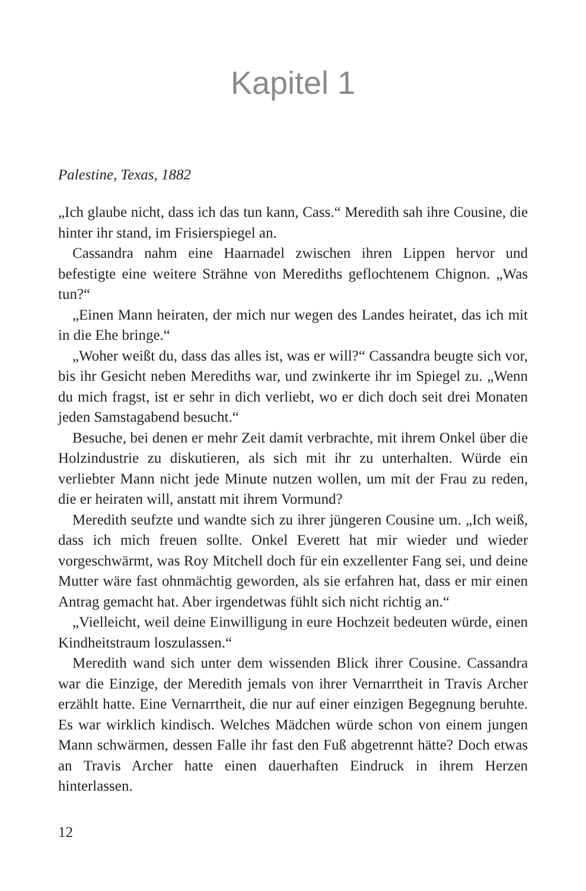Kapitel 1
Palestine, Texas, 1882
„Ich glaube nicht, dass ich das tun kann, Cass.“ Meredith sah ihre Cousine, die hinter ihr stand, im Frisierspiegel an.
Cassandra nahm eine Haarnadel zwischen ihren Lippen hervor und befestigte eine weitere Strähne von Merediths geflochtenem Chignon. „Was tun?“
„Einen Mann heiraten, der mich nur wegen des Landes heiratet, das ich mit in die Ehe bringe.“
„Woher weißt du, dass das alles ist, was er will?“ Cassandra beugte sich vor, bis ihr Gesicht neben Merediths war, und zwinkerte ihr im Spiegel zu. „Wenn du mich fragst, ist er sehr in dich verliebt, wo er dich doch seit drei Monaten jeden Samstagabend besucht.“
Besuche, bei denen er mehr Zeit damit verbrachte, mit ihrem Onkel über die Holzindustrie zu diskutieren, als sich mit ihr zu unterhalten. Würde ein verliebter Mann nicht jede Minute nutzen wollen, um mit der Frau zu reden, die er heiraten will, anstatt mit ihrem Vormund?
Meredith seufzte und wandte sich zu ihrer jüngeren Cousine um. „Ich weiß, dass ich mich freuen sollte. Onkel Everett hat mir wieder und wieder vorgeschwärmt, was Roy Mitchell doch für ein exzellenter Fang sei, und deine Mutter wäre fast ohnmächtig geworden, als sie erfahren hat, dass er mir einen Antrag gemacht hat. Aber irgendetwas fühlt sich nicht richtig an.“
„Vielleicht, weil deine Einwilligung in eure Hochzeit bedeuten würde, einen Kindheitstraum loszulassen.“
Meredith wand sich unter dem wissenden Blick ihrer Cousine. Cassandra war die Einzige, der Meredith jemals von ihrer Vernarrtheit in Travis Archer erzählt hatte. Eine Vernarrtheit, die nur auf einer einzigen Begegnung beruhte. Es war wirklich kindisch. Welches Mädchen würde schon von einem jungen Mann schwärmen, dessen Falle ihr fast den Fuß abgetrennt hätte? Doch etwas an Travis Archer hatte einen dauerhaften Eindruck in ihrem Herzen hinterlassen.
12